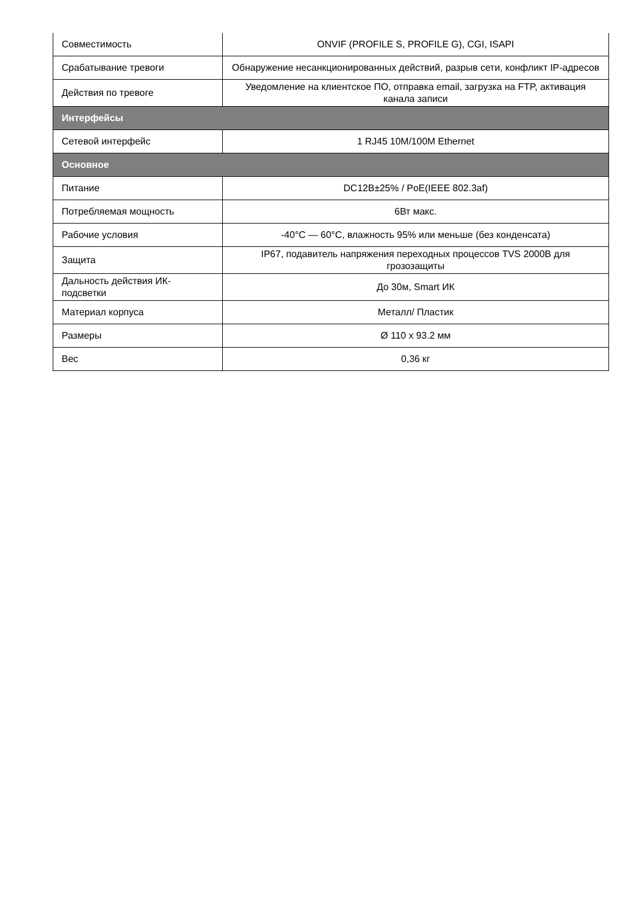| Совместимость | ONVIF (PROFILE S, PROFILE G), CGI, ISAPI |
| Срабатывание тревоги | Обнаружение несанкционированных действий, разрыв сети, конфликт IP-адресов |
| Действия по тревоге | Уведомление на клиентское ПО, отправка email, загрузка на FTP, активация канала записи |
| Интерфейсы | |
| Сетевой интерфейс | 1 RJ45 10M/100M Ethernet |
| Основное | |
| Питание | DC12В±25% / PoE(IEEE 802.3af) |
| Потребляемая мощность | 6Вт макс. |
| Рабочие условия | -40°C — 60°C, влажность 95% или меньше (без конденсата) |
| Защита | IP67, подавитель напряжения переходных процессов TVS 2000В для грозозащиты |
| Дальность действия ИК-подсветки | До 30м, Smart ИК |
| Материал корпуса | Металл/ Пластик |
| Размеры | Ø 110 x 93.2 мм |
| Вес | 0,36 кг |